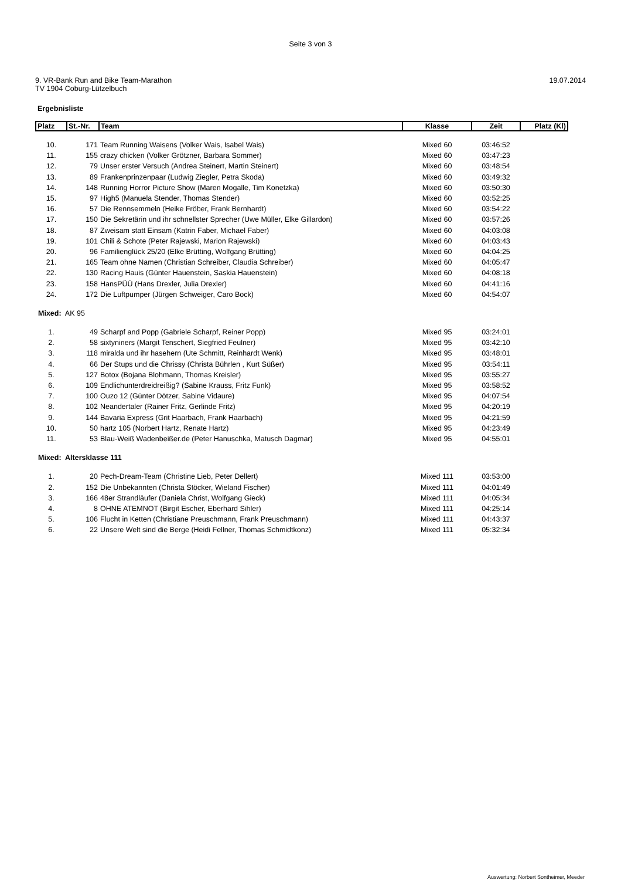Seite 3 von 3
9. VR-Bank Run and Bike Team-Marathon
TV 1904 Coburg-Lützelbuch
19.07.2014
Ergebnisliste
| Platz | St.-Nr. | Team | Klasse | Zeit | Platz (Kl) |
| --- | --- | --- | --- | --- | --- |
| 10. | 171 | Team Running Waisens (Volker Wais, Isabel Wais) | Mixed 60 | 03:46:52 | |
| 11. | 155 | crazy chicken (Volker Grötzner, Barbara Sommer) | Mixed 60 | 03:47:23 | |
| 12. | 79 | Unser erster Versuch (Andrea Steinert, Martin Steinert) | Mixed 60 | 03:48:54 | |
| 13. | 89 | Frankenprinzenpaar (Ludwig Ziegler, Petra Skoda) | Mixed 60 | 03:49:32 | |
| 14. | 148 | Running Horror Picture Show (Maren Mogalle, Tim Konetzka) | Mixed 60 | 03:50:30 | |
| 15. | 97 | High5 (Manuela Stender, Thomas Stender) | Mixed 60 | 03:52:25 | |
| 16. | 57 | Die Rennsemmeln (Heike Fröber, Frank Bernhardt) | Mixed 60 | 03:54:22 | |
| 17. | 150 | Die Sekretärin und ihr schnellster Sprecher (Uwe Müller, Elke Gillardon) | Mixed 60 | 03:57:26 | |
| 18. | 87 | Zweisam statt Einsam (Katrin Faber, Michael Faber) | Mixed 60 | 04:03:08 | |
| 19. | 101 | Chili & Schote (Peter Rajewski, Marion Rajewski) | Mixed 60 | 04:03:43 | |
| 20. | 96 | Familienglück 25/20 (Elke Brütting, Wolfgang Brütting) | Mixed 60 | 04:04:25 | |
| 21. | 165 | Team ohne Namen (Christian Schreiber, Claudia Schreiber) | Mixed 60 | 04:05:47 | |
| 22. | 130 | Racing Hauis (Günter Hauenstein, Saskia Hauenstein) | Mixed 60 | 04:08:18 | |
| 23. | 158 | HansPÜÜ (Hans Drexler, Julia Drexler) | Mixed 60 | 04:41:16 | |
| 24. | 172 | Die Luftpumper (Jürgen Schweiger, Caro Bock) | Mixed 60 | 04:54:07 | |
| Mixed: AK 95 | | | | | |
| 1. | 49 | Scharpf and Popp (Gabriele Scharpf, Reiner Popp) | Mixed 95 | 03:24:01 | |
| 2. | 58 | sixtyniners (Margit Tenschert, Siegfried Feulner) | Mixed 95 | 03:42:10 | |
| 3. | 118 | miralda und ihr hasehern (Ute Schmitt, Reinhardt Wenk) | Mixed 95 | 03:48:01 | |
| 4. | 66 | Der Stups und die Chrissy (Christa Bührlen , Kurt Süßer) | Mixed 95 | 03:54:11 | |
| 5. | 127 | Botox (Bojana Blohmann, Thomas Kreisler) | Mixed 95 | 03:55:27 | |
| 6. | 109 | Endlichunterdreidreißig? (Sabine Krauss, Fritz Funk) | Mixed 95 | 03:58:52 | |
| 7. | 100 | Ouzo 12 (Günter Dötzer, Sabine Vidaure) | Mixed 95 | 04:07:54 | |
| 8. | 102 | Neandertaler (Rainer Fritz, Gerlinde Fritz) | Mixed 95 | 04:20:19 | |
| 9. | 144 | Bavaria Express (Grit Haarbach, Frank Haarbach) | Mixed 95 | 04:21:59 | |
| 10. | 50 | hartz 105 (Norbert Hartz, Renate Hartz) | Mixed 95 | 04:23:49 | |
| 11. | 53 | Blau-Weiß Wadenbeißer.de (Peter Hanuschka, Matusch Dagmar) | Mixed 95 | 04:55:01 | |
| Mixed: Altersklasse 111 | | | | | |
| 1. | 20 | Pech-Dream-Team (Christine Lieb, Peter Dellert) | Mixed 111 | 03:53:00 | |
| 2. | 152 | Die Unbekannten (Christa Stöcker, Wieland Fischer) | Mixed 111 | 04:01:49 | |
| 3. | 166 | 48er Strandläufer (Daniela Christ, Wolfgang Gieck) | Mixed 111 | 04:05:34 | |
| 4. | 8 | OHNE ATEMNOT (Birgit Escher, Eberhard Sihler) | Mixed 111 | 04:25:14 | |
| 5. | 106 | Flucht in Ketten (Christiane Preuschmann, Frank Preuschmann) | Mixed 111 | 04:43:37 | |
| 6. | 22 | Unsere Welt sind die Berge (Heidi Fellner, Thomas Schmidtkonz) | Mixed 111 | 05:32:34 | |
Auswertung: Norbert Sontheimer, Meeder